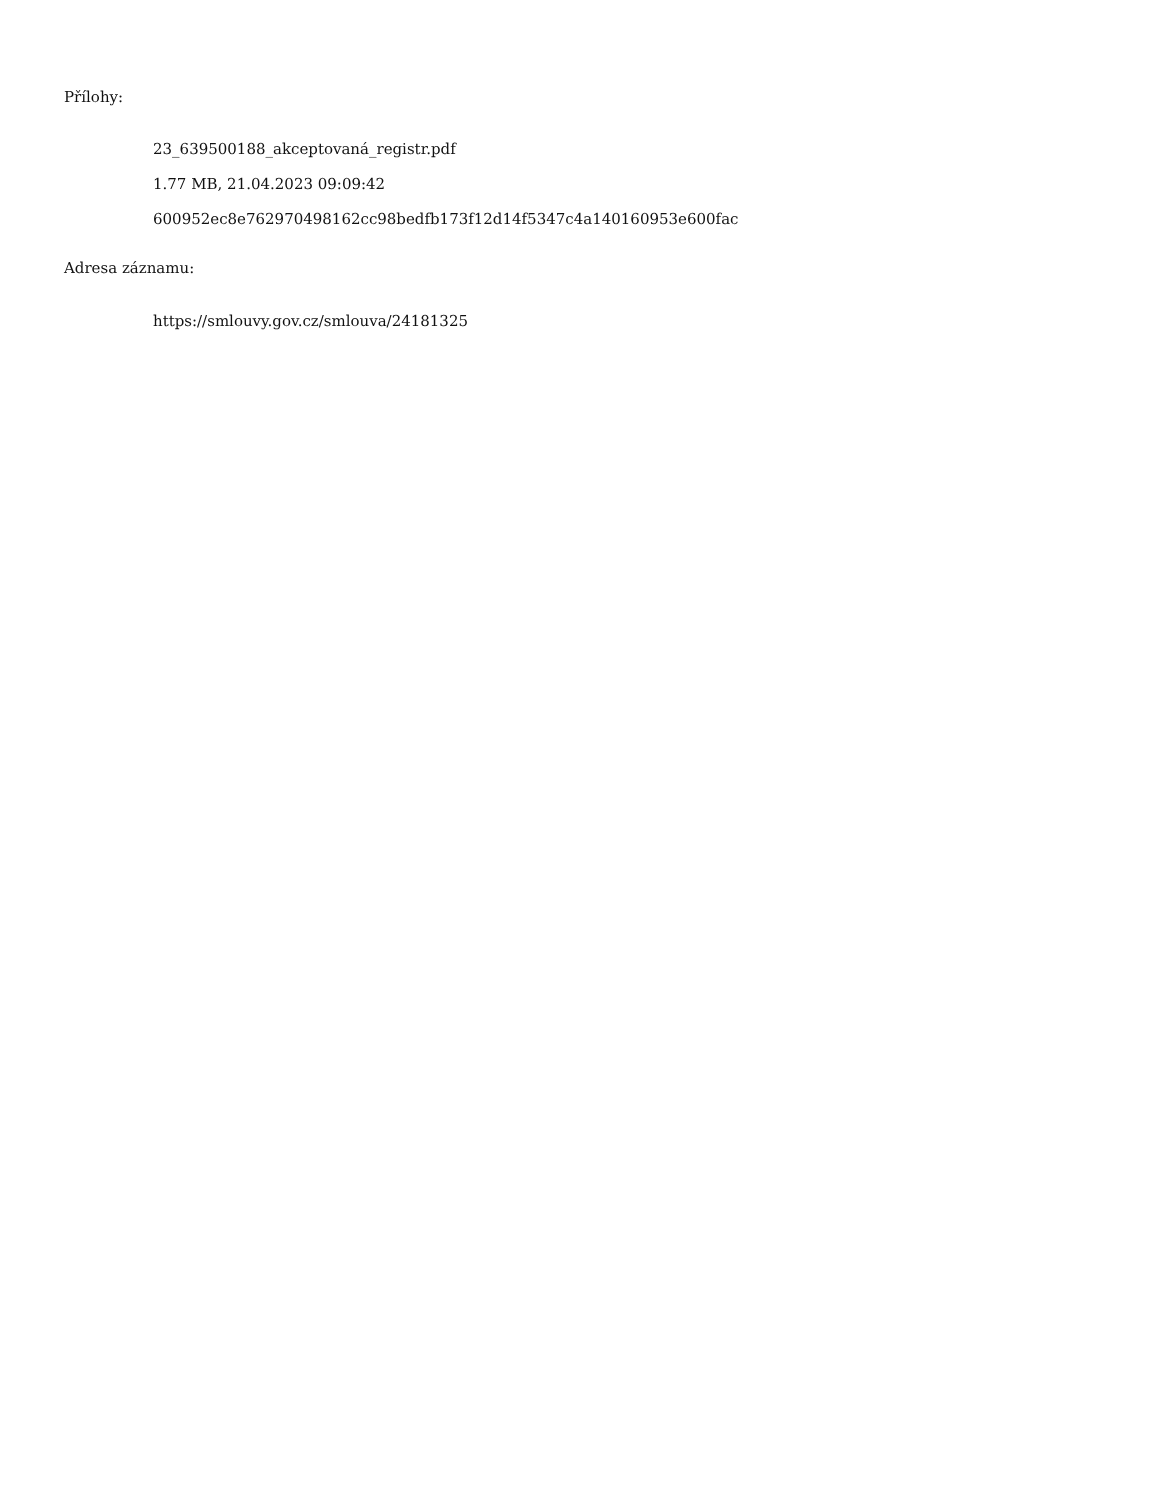Přílohy:
23_639500188_akceptovaná_registr.pdf
1.77 MB, 21.04.2023 09:09:42
600952ec8e762970498162cc98bedfb173f12d14f5347c4a140160953e600fac
Adresa záznamu:
https://smlouvy.gov.cz/smlouva/24181325